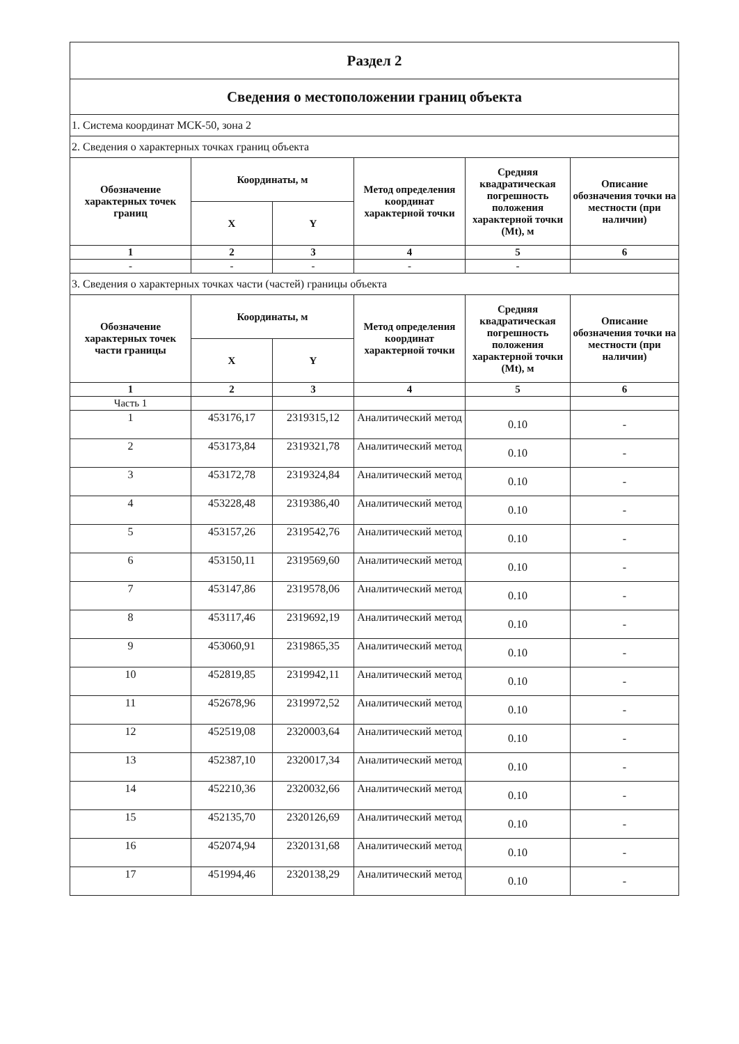| Раздел 2 | | | | | |
| Сведения о местоположении границ объекта | | | | | |
| 1. Система координат МСК-50, зона 2 | | | | | |
| 2. Сведения о характерных точках границ объекта | | | | | |
| Обозначение характерных точек границ | Координаты, м | | Метод определения координат характерной точки | Средняя квадратическая погрешность положения характерной точки (Mt), м | Описание обозначения точки на местности (при наличии) |
| | X | Y | | | |
| 1 | 2 | 3 | 4 | 5 | 6 |
| - | - | - | - | - | |
| 3. Сведения о характерных точках части (частей) границы объекта | | | | | |
| Обозначение характерных точек части границы | Координаты, м | | Метод определения координат характерной точки | Средняя квадратическая погрешность положения характерной точки (Mt), м | Описание обозначения точки на местности (при наличии) |
| | X | Y | | | |
| 1 | 2 | 3 | 4 | 5 | 6 |
| Часть 1 | | | | | |
| 1 | 453176,17 | 2319315,12 | Аналитический метод | 0.10 | - |
| 2 | 453173,84 | 2319321,78 | Аналитический метод | 0.10 | - |
| 3 | 453172,78 | 2319324,84 | Аналитический метод | 0.10 | - |
| 4 | 453228,48 | 2319386,40 | Аналитический метод | 0.10 | - |
| 5 | 453157,26 | 2319542,76 | Аналитический метод | 0.10 | - |
| 6 | 453150,11 | 2319569,60 | Аналитический метод | 0.10 | - |
| 7 | 453147,86 | 2319578,06 | Аналитический метод | 0.10 | - |
| 8 | 453117,46 | 2319692,19 | Аналитический метод | 0.10 | - |
| 9 | 453060,91 | 2319865,35 | Аналитический метод | 0.10 | - |
| 10 | 452819,85 | 2319942,11 | Аналитический метод | 0.10 | - |
| 11 | 452678,96 | 2319972,52 | Аналитический метод | 0.10 | - |
| 12 | 452519,08 | 2320003,64 | Аналитический метод | 0.10 | - |
| 13 | 452387,10 | 2320017,34 | Аналитический метод | 0.10 | - |
| 14 | 452210,36 | 2320032,66 | Аналитический метод | 0.10 | - |
| 15 | 452135,70 | 2320126,69 | Аналитический метод | 0.10 | - |
| 16 | 452074,94 | 2320131,68 | Аналитический метод | 0.10 | - |
| 17 | 451994,46 | 2320138,29 | Аналитический метод | 0.10 | - |